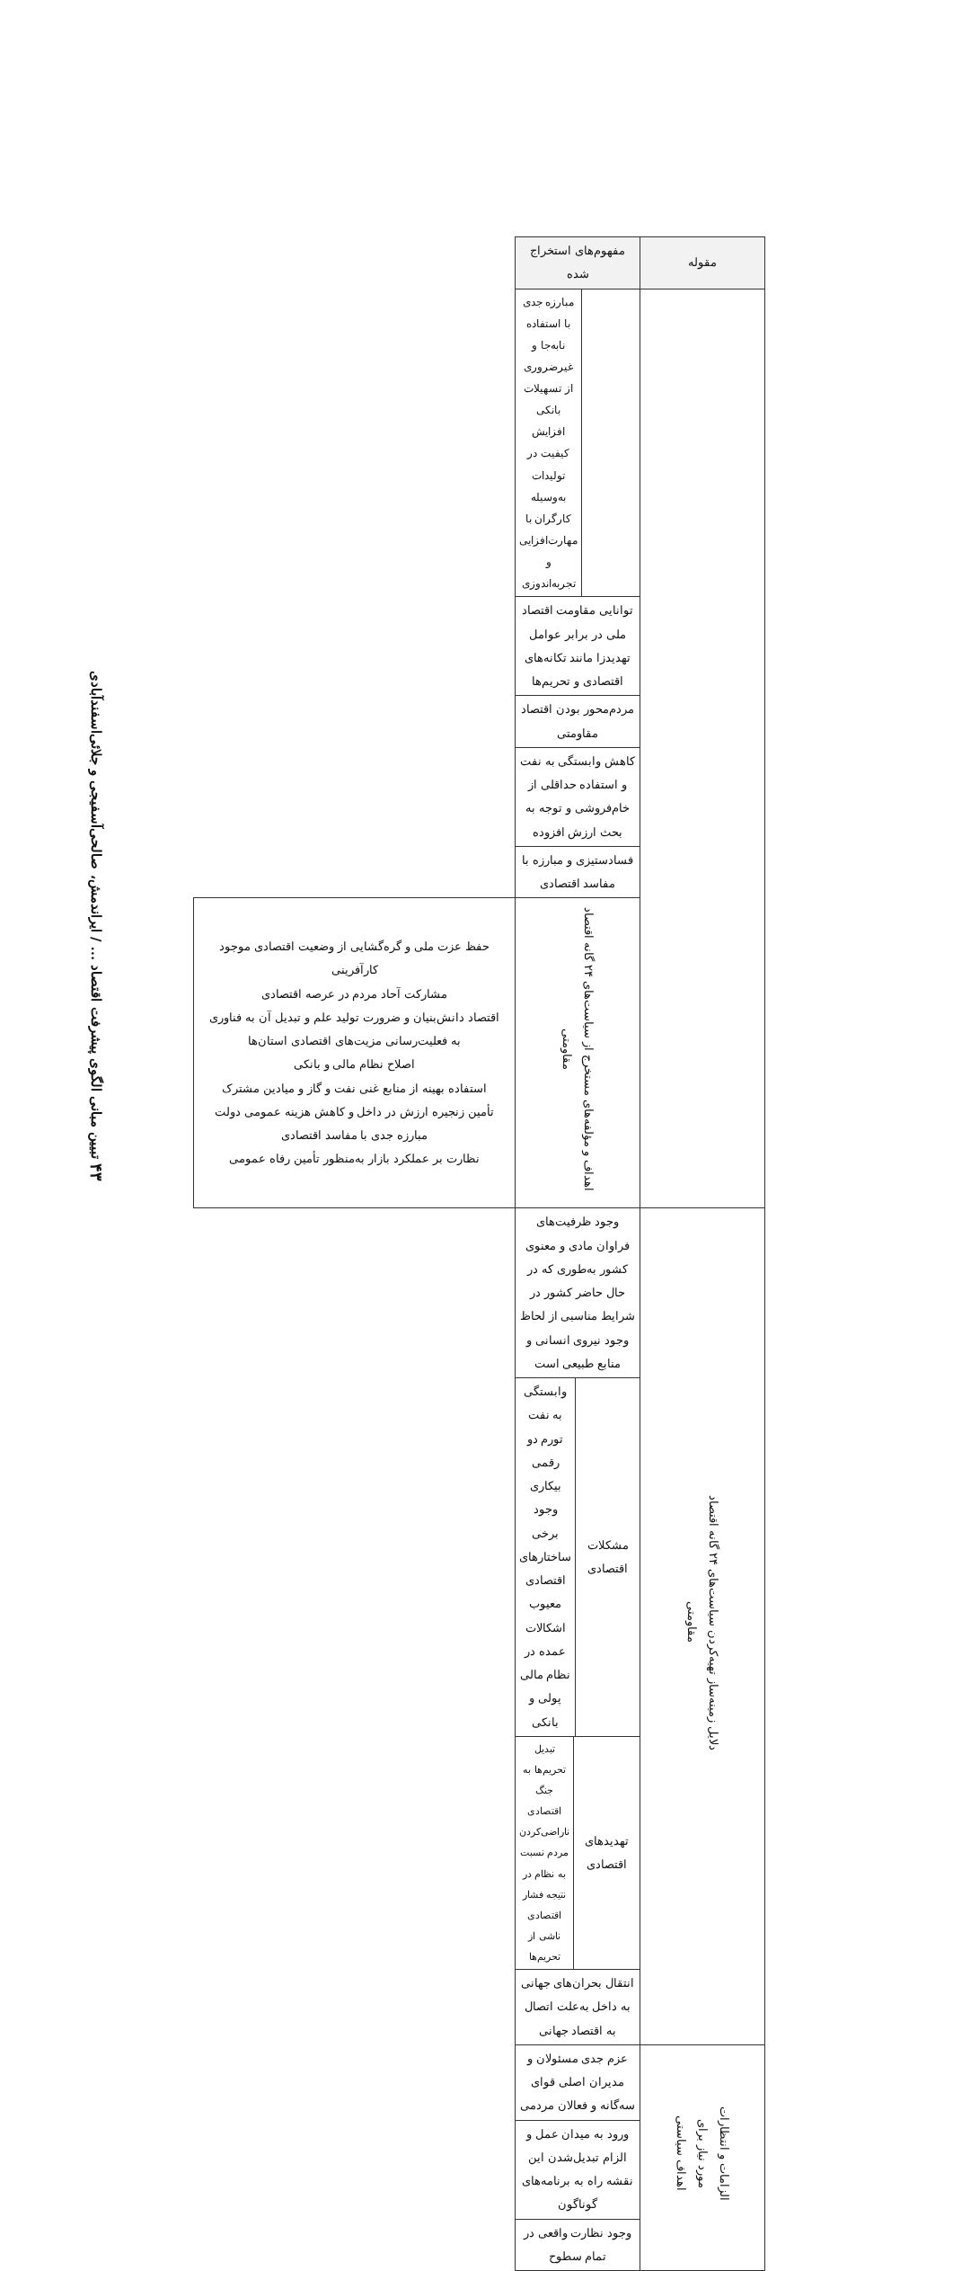۴۳ تبیین مبانی الگوی پیشرفت اقتصاد ... / ایراندمش، صالحی‌آسفیجی و جلائی‌اسفندآبادی
| مقوله | مفهوم‌های استخراج شده | |
| --- | --- | --- |
| | / / مبارزه جدی با استفاده نابه‌جا و غیرضروری از تسهیلات بانکی افزایش کیفیت در تولیدات به‌وسیله کارگران با مهارت‌افزایی و تجربه‌اندوزی / | |
| | توانایی مقاومت اقتصاد ملی در برابر عوامل تهدیدزا مانند تکانه‌های اقتصادی و تحریم‌ها | |
| | مردم‌محور بودن اقتصاد مقاومتی | |
| | کاهش وابستگی به نفت و استفاده حداقلی از خام‌فروشی و توجه به بحث ارزش افزوده | |
| | فسادستیزی و مبارزه با مفاسد اقتصادی | |
| | اهداف و مؤلفه‌های مستخرج از سیاست‌های ۲۴ گانه اقتصاد مقاومتی | حفظ عزت ملی و گره‌گشایی از وضعیت اقتصادی موجود کارآفرینی مشارکت آحاد مردم در عرصه اقتصادی اقتصاد دانش‌بنیان و ضرورت تولید علم و تبدیل آن به فناوری به فعلیت‌رسانی مزیت‌های اقتصادی استان‌ها اصلاح نظام مالی و بانکی استفاده بهینه از منابع غنی نفت و گاز و میادین مشترک تأمین زنجیره ارزش در داخل و کاهش هزینه عمومی دولت مبارزه جدی با مفاسد اقتصادی نظارت بر عملکرد بازار به‌منظور تأمین رفاه عمومی |
| دلایل زمینه‌ساز تهیه‌کردن سیاست‌های ۲۴ گانه اقتصاد مقاومتی | وجود ظرفیت‌های فراوان مادی و معنوی کشور به‌طوری که در حال حاضر کشور در شرایط مناسبی از لحاظ وجود نیروی انسانی و منابع طبیعی است | |
| | / مشکلات اقتصادی / وابستگی به نفت تورم دو رقمی بیکاری وجود برخی ساختارهای اقتصادی معیوب اشکالات عمده در نظام مالی پولی و بانکی / | |
| | / تهدیدهای اقتصادی / تبدیل تحریم‌ها به جنگ اقتصادی ناراضی‌کردن مردم نسبت به نظام در نتیجه فشار اقتصادی ناشی از تحریم‌ها / | |
| | انتقال بحران‌های جهانی به داخل به‌علت اتصال به اقتصاد جهانی | |
| الزامات و انتظارات مورد نیاز برای اهداف سیاستی | عزم جدی مسئولان و مدیران اصلی قوای سه‌گانه و فعالان مردمی | |
| | ورود به میدان عمل و الزام تبدیل‌شدن این نقشه راه به برنامه‌های گوناگون | |
| | وجود نظارت واقعی در تمام سطوح | |